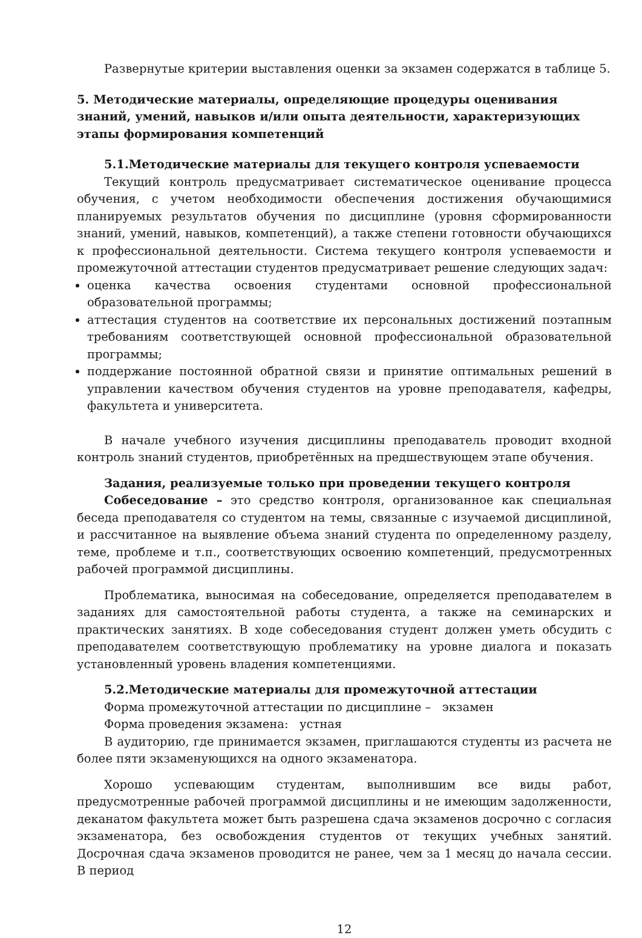Развернутые критерии выставления оценки за экзамен содержатся в таблице 5.
5. Методические материалы, определяющие процедуры оценивания знаний, умений, навыков и/или опыта деятельности, характеризующих этапы формирования компетенций
5.1.Методические материалы для текущего контроля успеваемости
Текущий контроль предусматривает систематическое оценивание процесса обучения, с учетом необходимости обеспечения достижения обучающимися планируемых результатов обучения по дисциплине (уровня сформированности знаний, умений, навыков, компетенций), а также степени готовности обучающихся к профессиональной деятельности. Система текущего контроля успеваемости и промежуточной аттестации студентов предусматривает решение следующих задач:
оценка качества освоения студентами основной профессиональной образовательной программы;
аттестация студентов на соответствие их персональных достижений поэтапным требованиям соответствующей основной профессиональной образовательной программы;
поддержание постоянной обратной связи и принятие оптимальных решений в управлении качеством обучения студентов на уровне преподавателя, кафедры, факультета и университета.
В начале учебного изучения дисциплины преподаватель проводит входной контроль знаний студентов, приобретённых на предшествующем этапе обучения.
Задания, реализуемые только при проведении текущего контроля
Собеседование – это средство контроля, организованное как специальная беседа преподавателя со студентом на темы, связанные с изучаемой дисциплиной, и рассчитанное на выявление объема знаний студента по определенному разделу, теме, проблеме и т.п., соответствующих освоению компетенций, предусмотренных рабочей программой дисциплины.
Проблематика, выносимая на собеседование, определяется преподавателем в заданиях для самостоятельной работы студента, а также на семинарских и практических занятиях. В ходе собеседования студент должен уметь обсудить с преподавателем соответствующую проблематику на уровне диалога и показать установленный уровень владения компетенциями.
5.2.Методические материалы для промежуточной аттестации
Форма промежуточной аттестации по дисциплине – экзамен
Форма проведения экзамена: устная
В аудиторию, где принимается экзамен, приглашаются студенты из расчета не более пяти экзаменующихся на одного экзаменатора.
Хорошо успевающим студентам, выполнившим все виды работ, предусмотренные рабочей программой дисциплины и не имеющим задолженности, деканатом факультета может быть разрешена сдача экзаменов досрочно с согласия экзаменатора, без освобождения студентов от текущих учебных занятий. Досрочная сдача экзаменов проводится не ранее, чем за 1 месяц до начала сессии. В период
12